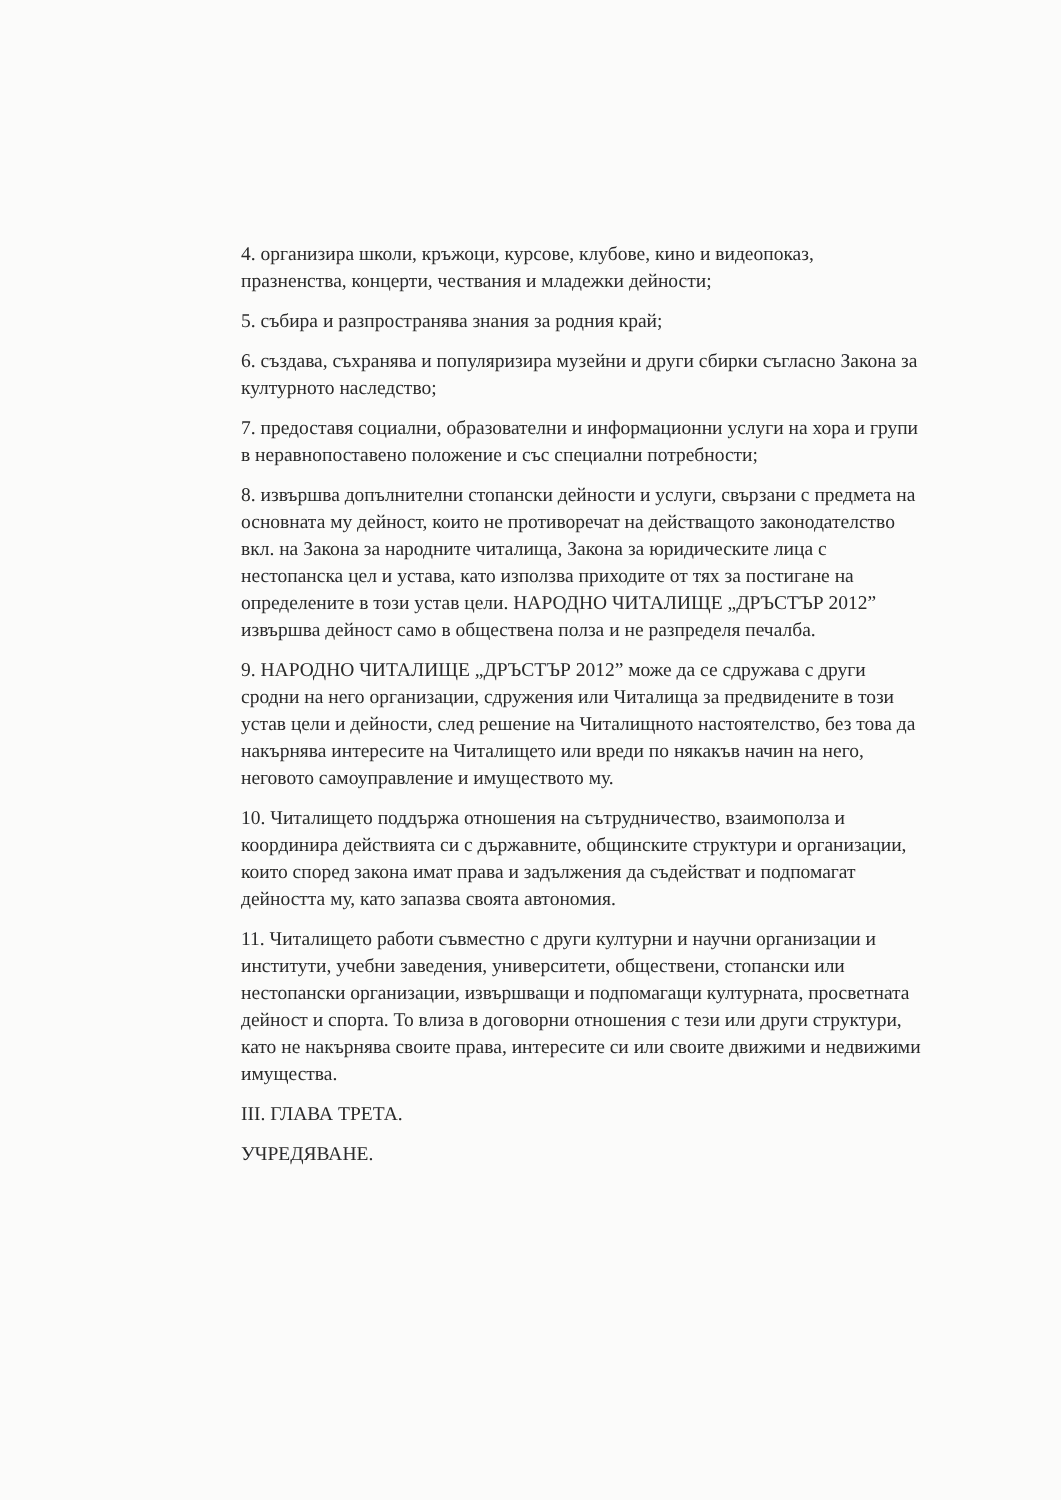4. организира школи, кръжоци, курсове, клубове, кино и видеопоказ, празненства, концерти, чествания и младежки дейности;
5. събира и разпространява знания за родния край;
6. създава, съхранява и популяризира музейни и други сбирки съгласно Закона за културното наследство;
7. предоставя социални, образователни и информационни услуги на хора и групи в неравнопоставено положение и със специални потребности;
8. извършва допълнителни стопански дейности и услуги, свързани с предмета на основната му дейност, които не противоречат на действащото законодателство вкл. на Закона за народните читалища, Закона за юридическите лица с нестопанска цел и устава, като използва приходите от тях за постигане на определените в този устав цели. НАРОДНО ЧИТАЛИЩЕ „ДРЪСТЪР 2012” извършва дейност само в обществена полза и не разпределя печалба.
9. НАРОДНО ЧИТАЛИЩЕ „ДРЪСТЪР 2012” може да се сдружава с други сродни на него организации, сдружения или Читалища за предвидените в този устав цели и дейности, след решение на Читалищното настоятелство, без това да накърнява интересите на Читалището или вреди по някакъв начин на него, неговото самоуправление и имуществото му.
10. Читалището поддържа отношения на сътрудничество, взаимополза и координира действията си с държавните, общинските структури и организации, които според закона имат права и задължения да съдействат и подпомагат дейността му, като запазва своята автономия.
11. Читалището работи съвместно с други културни и научни организации и институти, учебни заведения, университети, обществени, стопански или нестопански организации, извършващи и подпомагащи културната, просветната дейност и спорта. То влиза в договорни отношения с тези или други структури, като не накърнява своите права, интересите си или своите движими и недвижими имущества.
III. ГЛАВА ТРЕТА.
УЧРЕДЯВАНЕ.